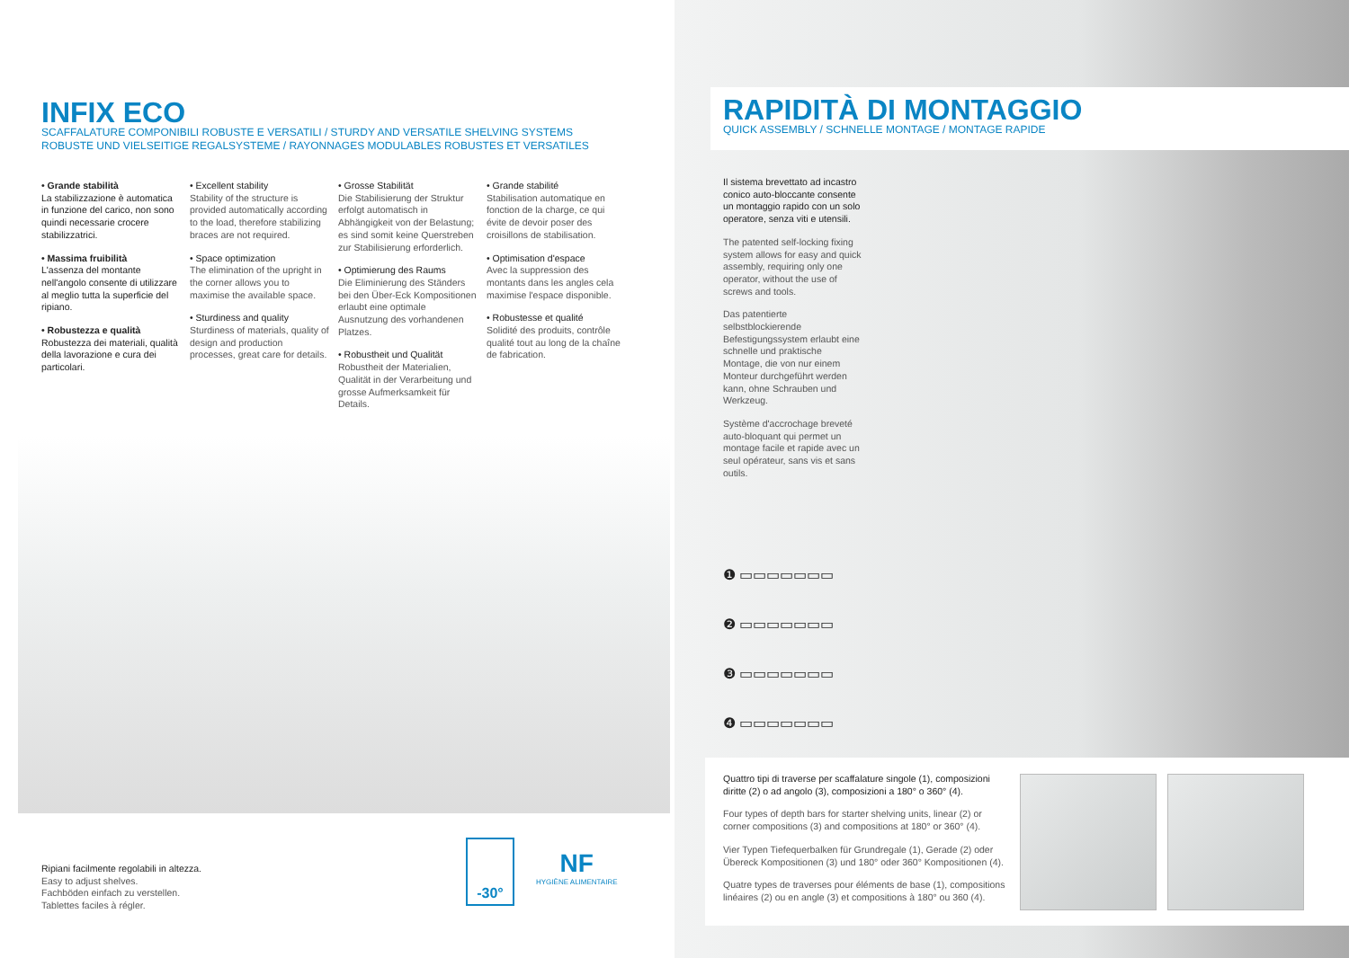INFIX ECO
SCAFFALATURE COMPONIBILI ROBUSTE E VERSATILI / STURDY AND VERSATILE SHELVING SYSTEMS
ROBUSTE UND VIELSEITIGE REGALSYSTEME / RAYONNAGES MODULABLES ROBUSTES ET VERSATILES
• Grande stabilità
La stabilizzazione è automatica in funzione del carico, non sono quindi necessarie crocere stabilizzatrici.
• Massima fruibilità
L'assenza del montante nell'angolo consente di utilizzare al meglio tutta la superficie del ripiano.
• Robustezza e qualità
Robustezza dei materiali, qualità della lavorazione e cura dei particolari.
• Excellent stability
Stability of the structure is provided automatically according to the load, therefore stabilizing braces are not required.
• Space optimization
The elimination of the upright in the corner allows you to maximise the available space.
• Sturdiness and quality
Sturdiness of materials, quality of design and production processes, great care for details.
• Grosse Stabilität
Die Stabilisierung der Struktur erfolgt automatisch in Abhängigkeit von der Belastung; es sind somit keine Querstreben zur Stabilisierung erforderlich.
• Optimierung des Raums
Die Eliminierung des Ständers bei den Über-Eck Kompositionen erlaubt eine optimale Ausnutzung des vorhandenen Platzes.
• Robustheit und Qualität
Robustheit der Materialien, Qualität in der Verarbeitung und grosse Aufmerksamkeit für Details.
• Grande stabilité
Stabilisation automatique en fonction de la charge, ce qui évite de devoir poser des croisillons de stabilisation.
• Optimisation d'espace
Avec la suppression des montants dans les angles cela maximise l'espace disponible.
• Robustesse et qualité
Solidité des produits, contrôle qualité tout au long de la chaîne de fabrication.
Ripiani facilmente regolabili in altezza.
Easy to adjust shelves.
Fachböden einfach zu verstellen.
Tablettes faciles à régler.
-30°
NF
HYGIÈNE ALIMENTAIRE
RAPIDITÀ DI MONTAGGIO
QUICK ASSEMBLY / SCHNELLE MONTAGE / MONTAGE RAPIDE
Il sistema brevettato ad incastro conico auto-bloccante consente un montaggio rapido con un solo operatore, senza viti e utensili.
The patented self-locking fixing system allows for easy and quick assembly, requiring only one operator, without the use of screws and tools.
Das patentierte selbstblockierende Befestigungssystem erlaubt eine schnelle und praktische Montage, die von nur einem Monteur durchgeführt werden kann, ohne Schrauben und Werkzeug.
Système d'accrochage breveté auto-bloquant qui permet un montage facile et rapide avec un seul opérateur, sans vis et sans outils.
❶ ▭▭▭▭▭▭▭
❷ ▭▭▭▭▭▭▭
❸ ▭▭▭▭▭▭▭
❹ ▭▭▭▭▭▭▭
Quattro tipi di traverse per scaffalature singole (1), composizioni diritte (2) o ad angolo (3), composizioni a 180° o 360° (4).
Four types of depth bars for starter shelving units, linear (2) or corner compositions (3) and compositions at 180° or 360° (4).
Vier Typen Tiefequerbalken für Grundregale (1), Gerade (2) oder Übereck Kompositionen (3) und 180° oder 360° Kompositionen (4).
Quatre types de traverses pour éléments de base (1), compositions linéaires (2) ou en angle (3) et compositions à 180° ou 360 (4).